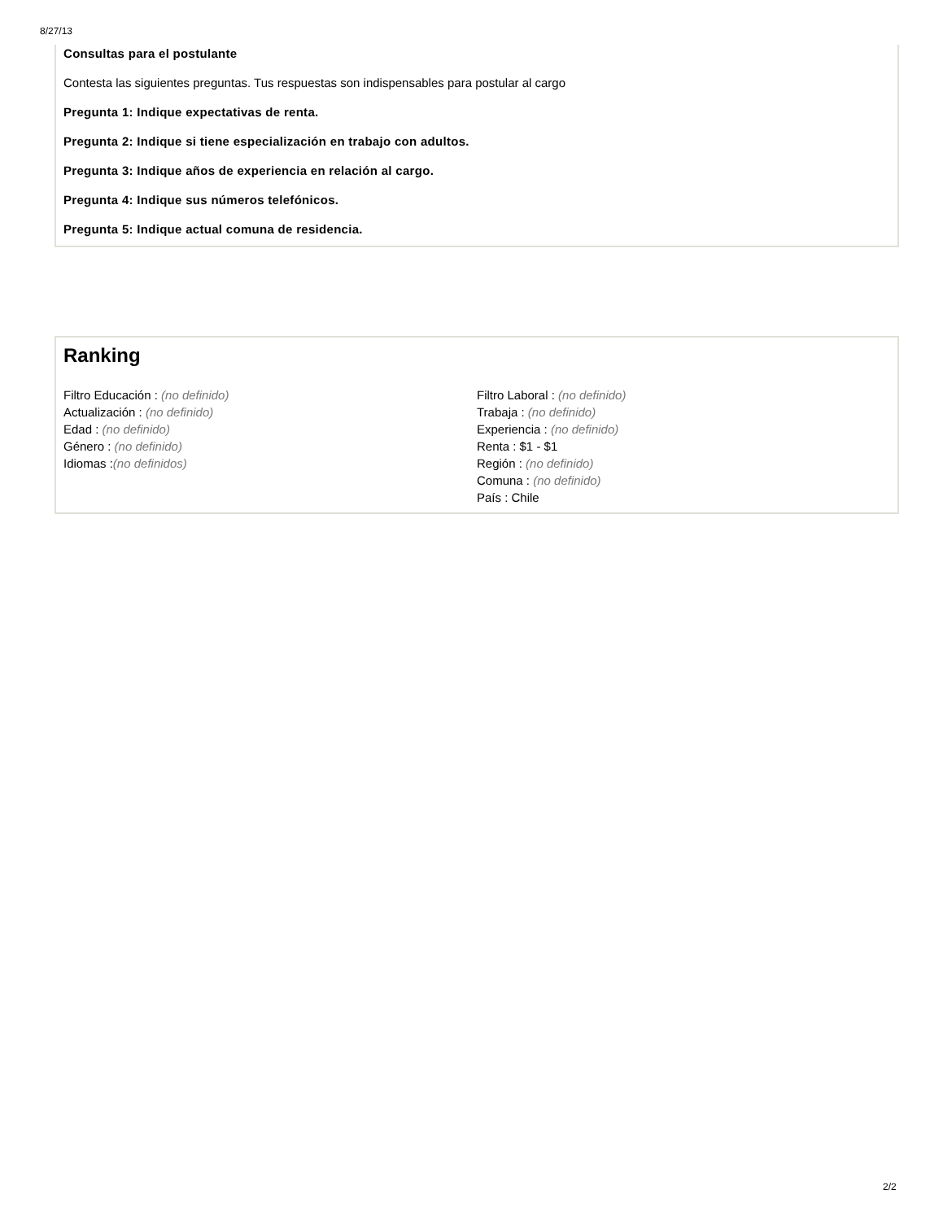8/27/13
Consultas para el postulante
Contesta las siguientes preguntas. Tus respuestas son indispensables para postular al cargo
Pregunta 1: Indique expectativas de renta.
Pregunta 2: Indique si tiene especialización en trabajo con adultos.
Pregunta 3: Indique años de experiencia en relación al cargo.
Pregunta 4: Indique sus números telefónicos.
Pregunta 5: Indique actual comuna de residencia.
Ranking
Filtro Educación : (no definido)
Actualización : (no definido)
Edad : (no definido)
Género : (no definido)
Idiomas :(no definidos)
Filtro Laboral : (no definido)
Trabaja : (no definido)
Experiencia : (no definido)
Renta : $1 - $1
Región : (no definido)
Comuna : (no definido)
País : Chile
2/2